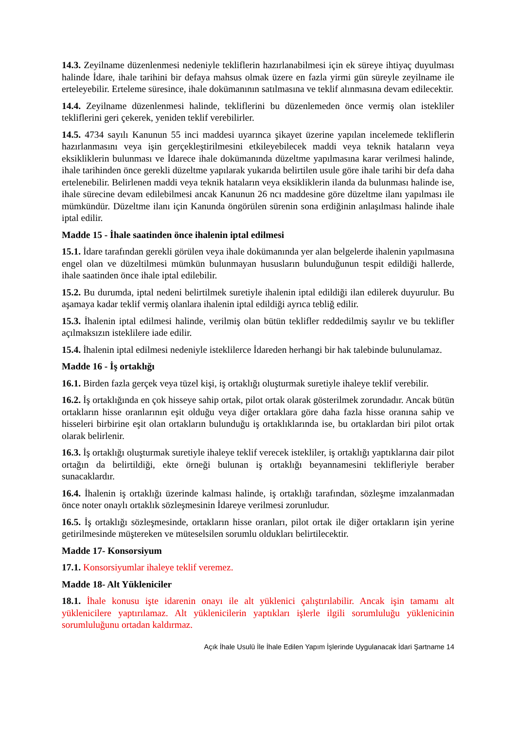14.3. Zeyilname düzenlenmesi nedeniyle tekliflerin hazırlanabilmesi için ek süreye ihtiyaç duyulması halinde İdare, ihale tarihini bir defaya mahsus olmak üzere en fazla yirmi gün süreyle zeyilname ile erteleyebilir. Erteleme süresince, ihale dokümanının satılmasına ve teklif alınmasına devam edilecektir.
14.4. Zeyilname düzenlenmesi halinde, tekliflerini bu düzenlemeden önce vermiş olan istekliler tekliflerini geri çekerek, yeniden teklif verebilirler.
14.5. 4734 sayılı Kanunun 55 inci maddesi uyarınca şikayet üzerine yapılan incelemede tekliflerin hazırlanmasını veya işin gerçekleştirilmesini etkileyebilecek maddi veya teknik hataların veya eksikliklerin bulunması ve İdarece ihale dokümanında düzeltme yapılmasına karar verilmesi halinde, ihale tarihinden önce gerekli düzeltme yapılarak yukarıda belirtilen usule göre ihale tarihi bir defa daha ertelenebilir. Belirlenen maddi veya teknik hataların veya eksikliklerin ilanda da bulunması halinde ise, ihale sürecine devam edilebilmesi ancak Kanunun 26 ncı maddesine göre düzeltme ilanı yapılması ile mümkündür. Düzeltme ilanı için Kanunda öngörülen sürenin sona erdiğinin anlaşılması halinde ihale iptal edilir.
Madde 15 - İhale saatinden önce ihalenin iptal edilmesi
15.1. İdare tarafından gerekli görülen veya ihale dokümanında yer alan belgelerde ihalenin yapılmasına engel olan ve düzeltilmesi mümkün bulunmayan hususların bulunduğunun tespit edildiği hallerde, ihale saatinden önce ihale iptal edilebilir.
15.2. Bu durumda, iptal nedeni belirtilmek suretiyle ihalenin iptal edildiği ilan edilerek duyurulur. Bu aşamaya kadar teklif vermiş olanlara ihalenin iptal edildiği ayrıca tebliğ edilir.
15.3. İhalenin iptal edilmesi halinde, verilmiş olan bütün teklifler reddedilmiş sayılır ve bu teklifler açılmaksızın isteklilere iade edilir.
15.4. İhalenin iptal edilmesi nedeniyle isteklilerce İdareden herhangi bir hak talebinde bulunulamaz.
Madde 16 - İş ortaklığı
16.1. Birden fazla gerçek veya tüzel kişi, iş ortaklığı oluşturmak suretiyle ihaleye teklif verebilir.
16.2. İş ortaklığında en çok hisseye sahip ortak, pilot ortak olarak gösterilmek zorundadır. Ancak bütün ortakların hisse oranlarının eşit olduğu veya diğer ortaklara göre daha fazla hisse oranına sahip ve hisseleri birbirine eşit olan ortakların bulunduğu iş ortaklıklarında ise, bu ortaklardan biri pilot ortak olarak belirlenir.
16.3. İş ortaklığı oluşturmak suretiyle ihaleye teklif verecek istekliler, iş ortaklığı yaptıklarına dair pilot ortağın da belirtildiği, ekte örneği bulunan iş ortaklığı beyannamesini teklifleriyle beraber sunacaklardır.
16.4. İhalenin iş ortaklığı üzerinde kalması halinde, iş ortaklığı tarafından, sözleşme imzalanmadan önce noter onaylı ortaklık sözleşmesinin İdareye verilmesi zorunludur.
16.5. İş ortaklığı sözleşmesinde, ortakların hisse oranları, pilot ortak ile diğer ortakların işin yerine getirilmesinde müştereken ve müteselsilen sorumlu oldukları belirtilecektir.
Madde 17- Konsorsiyum
17.1. Konsorsiyumlar ihaleye teklif veremez.
Madde 18- Alt Yükleniciler
18.1. İhale konusu işte idarenin onayı ile alt yüklenici çalıştırılabilir. Ancak işin tamamı alt yüklenicilere yaptırılamaz. Alt yüklenicilerin yaptıkları işlerle ilgili sorumluluğu yüklenicinin sorumluluğunu ortadan kaldırmaz.
Açık İhale Usulü İle İhale Edilen Yapım İşlerinde Uygulanacak İdari Şartname 14